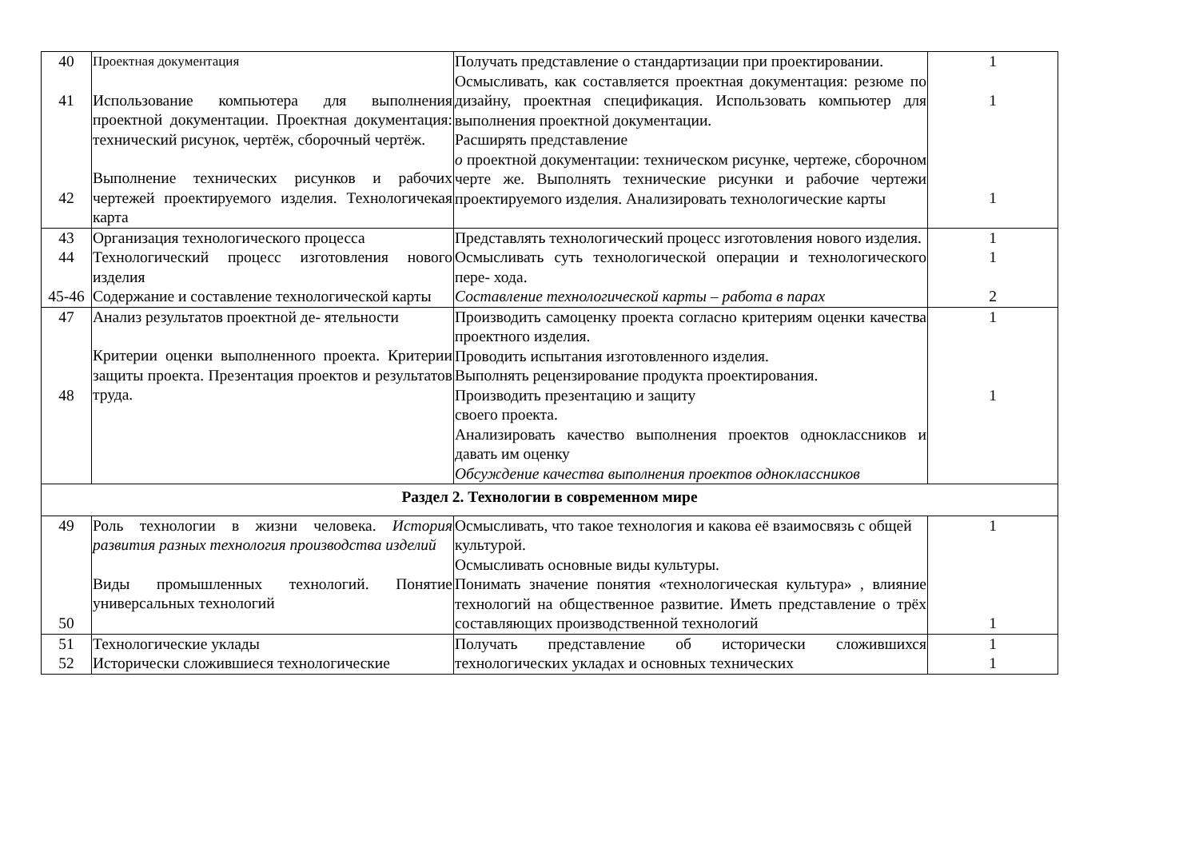| 40 41 42 | Проектная документация Использование компьютера для выполнения проектной документации. Проектная документация: технический рисунок, чертёж, сборочный чертёж. Выполнение технических рисунков и рабочих чертежей проектируемого изделия. Технологичекая карта | Получать представление о стандартизации при проектировании. Осмысливать, как составляется проектная документация: резюме по дизайну, проектная спецификация. Использовать компьютер для выполнения проектной документации. Расширять представление о проектной документации: техническом рисунке, чертеже, сборочном черте же. Выполнять технические рисунки и рабочие чертежи проектируемого изделия. Анализировать технологические карты | 1 1 1 |
| 43 44 45-46 | Организация технологического процесса Технологический процесс изготовления нового изделия Содержание и составление технологической карты | Представлять технологический процесс изготовления нового изделия. Осмысливать суть технологической операции и технологического пере- хода. Составление технологической карты – работа в парах | 1 1 2 |
| 47 48 | Анализ результатов проектной де- ятельности Критерии оценки выполненного проекта. Критерии защиты проекта. Презентация проектов и результатов труда. | Производить самоценку проекта согласно критериям оценки качества проектного изделия. Проводить испытания изготовленного изделия. Выполнять рецензирование продукта проектирования. Производить презентацию и защиту своего проекта. Анализировать качество выполнения проектов одноклассников и давать им оценку Обсуждение качества выполнения проектов одноклассников | 1 1 |
| Раздел 2. Технологии в современном мире | | | |
| 49 50 | Роль технологии в жизни человека. История развития разных технология производства изделий Виды промышленных технологий. Понятие универсальных технологий | Осмысливать, что такое технология и какова её взаимосвязь с общей культурой. Осмысливать основные виды культуры. Понимать значение понятия «технологическая культура» , влияние технологий на общественное развитие. Иметь представление о трёх составляющих производственной технологий | 1 1 |
| 51 52 | Технологические уклады Исторически сложившиеся технологические | Получать представление об исторически сложившихся технологических укладах и основных технических | 1 1 |